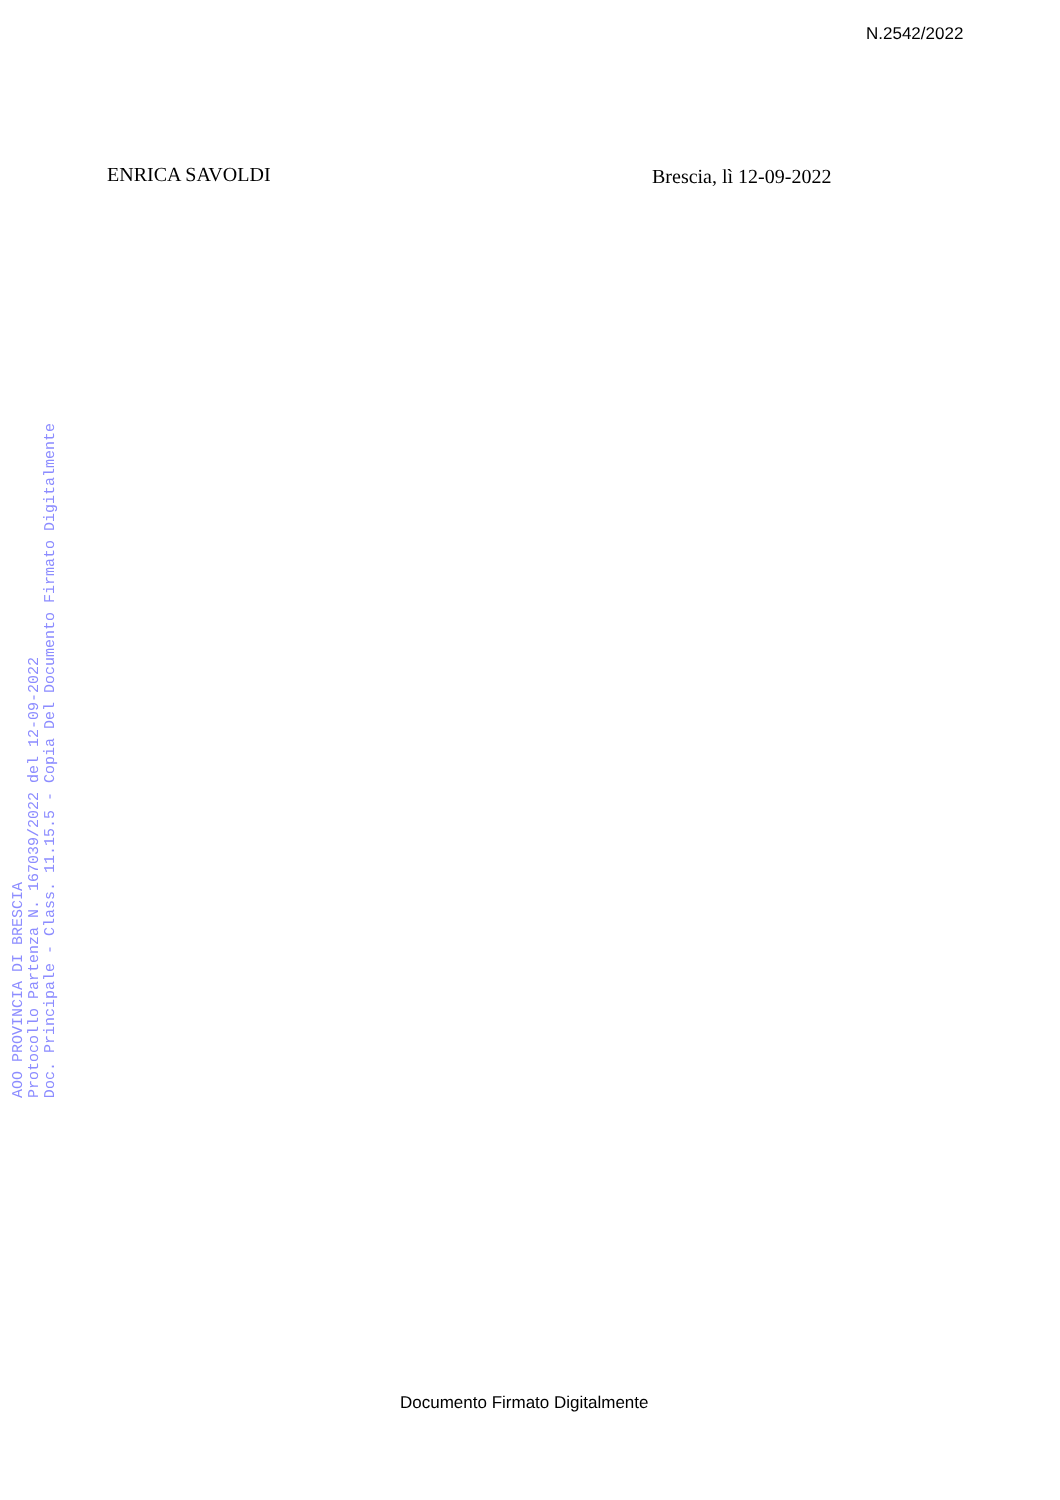N.2542/2022
ENRICA SAVOLDI Brescia, lì 12-09-2022
AOO PROVINCIA DI BRESCIA
Protocollo Partenza N. 167039/2022 del 12-09-2022
Doc. Principale - Class. 11.15.5 - Copia Del Documento Firmato Digitalmente
Documento Firmato Digitalmente